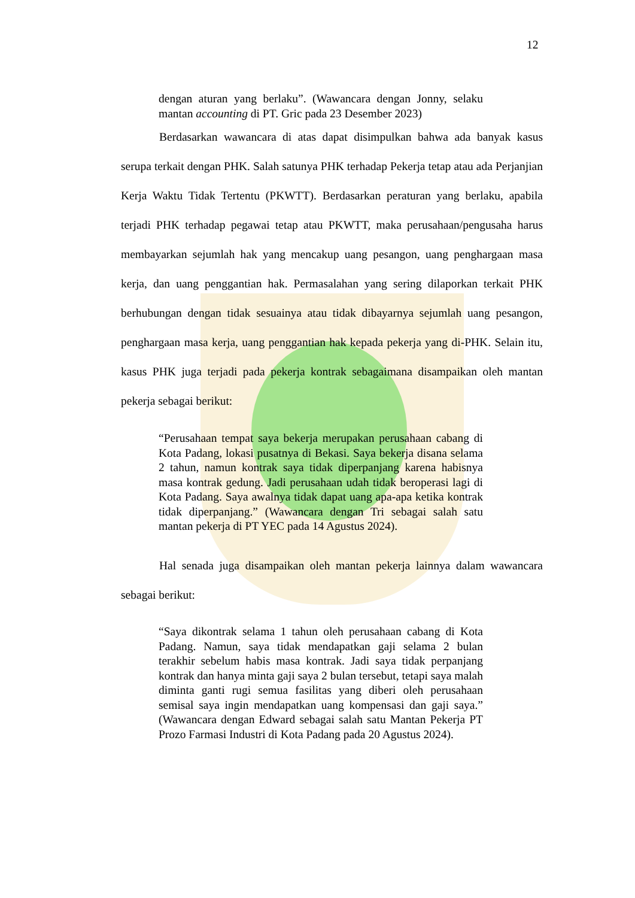12
dengan aturan yang berlaku”. (Wawancara dengan Jonny, selaku mantan accounting di PT. Gric pada 23 Desember 2023)
Berdasarkan wawancara di atas dapat disimpulkan bahwa ada banyak kasus serupa terkait dengan PHK. Salah satunya PHK terhadap Pekerja tetap atau ada Perjanjian Kerja Waktu Tidak Tertentu (PKWTT). Berdasarkan peraturan yang berlaku, apabila terjadi PHK terhadap pegawai tetap atau PKWTT, maka perusahaan/pengusaha harus membayarkan sejumlah hak yang mencakup uang pesangon, uang penghargaan masa kerja, dan uang penggantian hak. Permasalahan yang sering dilaporkan terkait PHK berhubungan dengan tidak sesuainya atau tidak dibayarnya sejumlah uang pesangon, penghargaan masa kerja, uang penggantian hak kepada pekerja yang di-PHK. Selain itu, kasus PHK juga terjadi pada pekerja kontrak sebagaimana disampaikan oleh mantan pekerja sebagai berikut:
“Perusahaan tempat saya bekerja merupakan perusahaan cabang di Kota Padang, lokasi pusatnya di Bekasi. Saya bekerja disana selama 2 tahun, namun kontrak saya tidak diperpanjang karena habisnya masa kontrak gedung. Jadi perusahaan udah tidak beroperasi lagi di Kota Padang. Saya awalnya tidak dapat uang apa-apa ketika kontrak tidak diperpanjang.” (Wawancara dengan Tri sebagai salah satu mantan pekerja di PT YEC pada 14 Agustus 2024).
Hal senada juga disampaikan oleh mantan pekerja lainnya dalam wawancara sebagai berikut:
“Saya dikontrak selama 1 tahun oleh perusahaan cabang di Kota Padang. Namun, saya tidak mendapatkan gaji selama 2 bulan terakhir sebelum habis masa kontrak. Jadi saya tidak perpanjang kontrak dan hanya minta gaji saya 2 bulan tersebut, tetapi saya malah diminta ganti rugi semua fasilitas yang diberi oleh perusahaan semisal saya ingin mendapatkan uang kompensasi dan gaji saya.” (Wawancara dengan Edward sebagai salah satu Mantan Pekerja PT Prozo Farmasi Industri di Kota Padang pada 20 Agustus 2024).